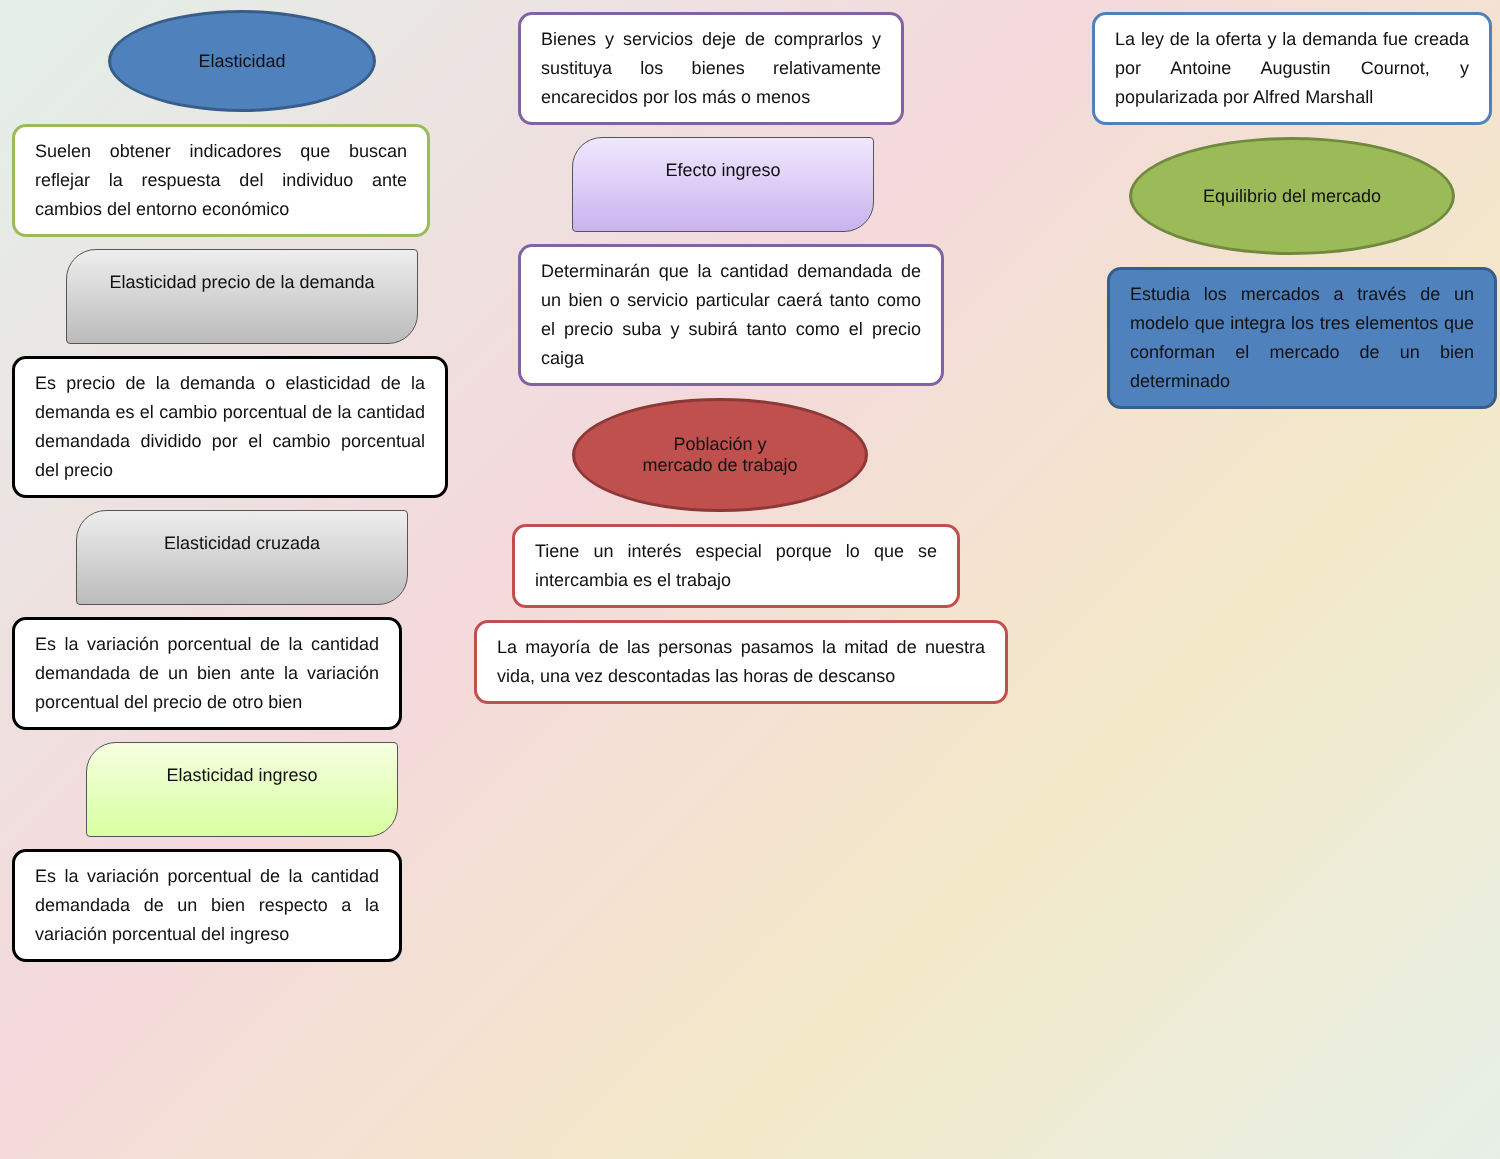Elasticidad
Suelen obtener indicadores que buscan reflejar la respuesta del individuo ante cambios del entorno económico
Elasticidad precio de la demanda
Es precio de la demanda o elasticidad de la demanda es el cambio porcentual de la cantidad demandada dividido por el cambio porcentual del precio
Elasticidad cruzada
Es la variación porcentual de la cantidad demandada de un bien ante la variación porcentual del precio de otro bien
Elasticidad ingreso
Es la variación porcentual de la cantidad demandada de un bien respecto a la variación porcentual del ingreso
Bienes y servicios deje de comprarlos y sustituya los bienes relativamente encarecidos por los más o menos
Efecto ingreso
Determinarán que la cantidad demandada de un bien o servicio particular caerá tanto como el precio suba y subirá tanto como el precio caiga
Población y
mercado de trabajo
Tiene un interés especial porque lo que se intercambia es el trabajo
La mayoría de las personas pasamos la mitad de nuestra vida, una vez descontadas las horas de descanso
La ley de la oferta y la demanda fue creada por Antoine Augustin Cournot, y popularizada por Alfred Marshall
Equilibrio del mercado
Estudia los mercados a través de un modelo que integra los tres elementos que conforman el mercado de un bien determinado